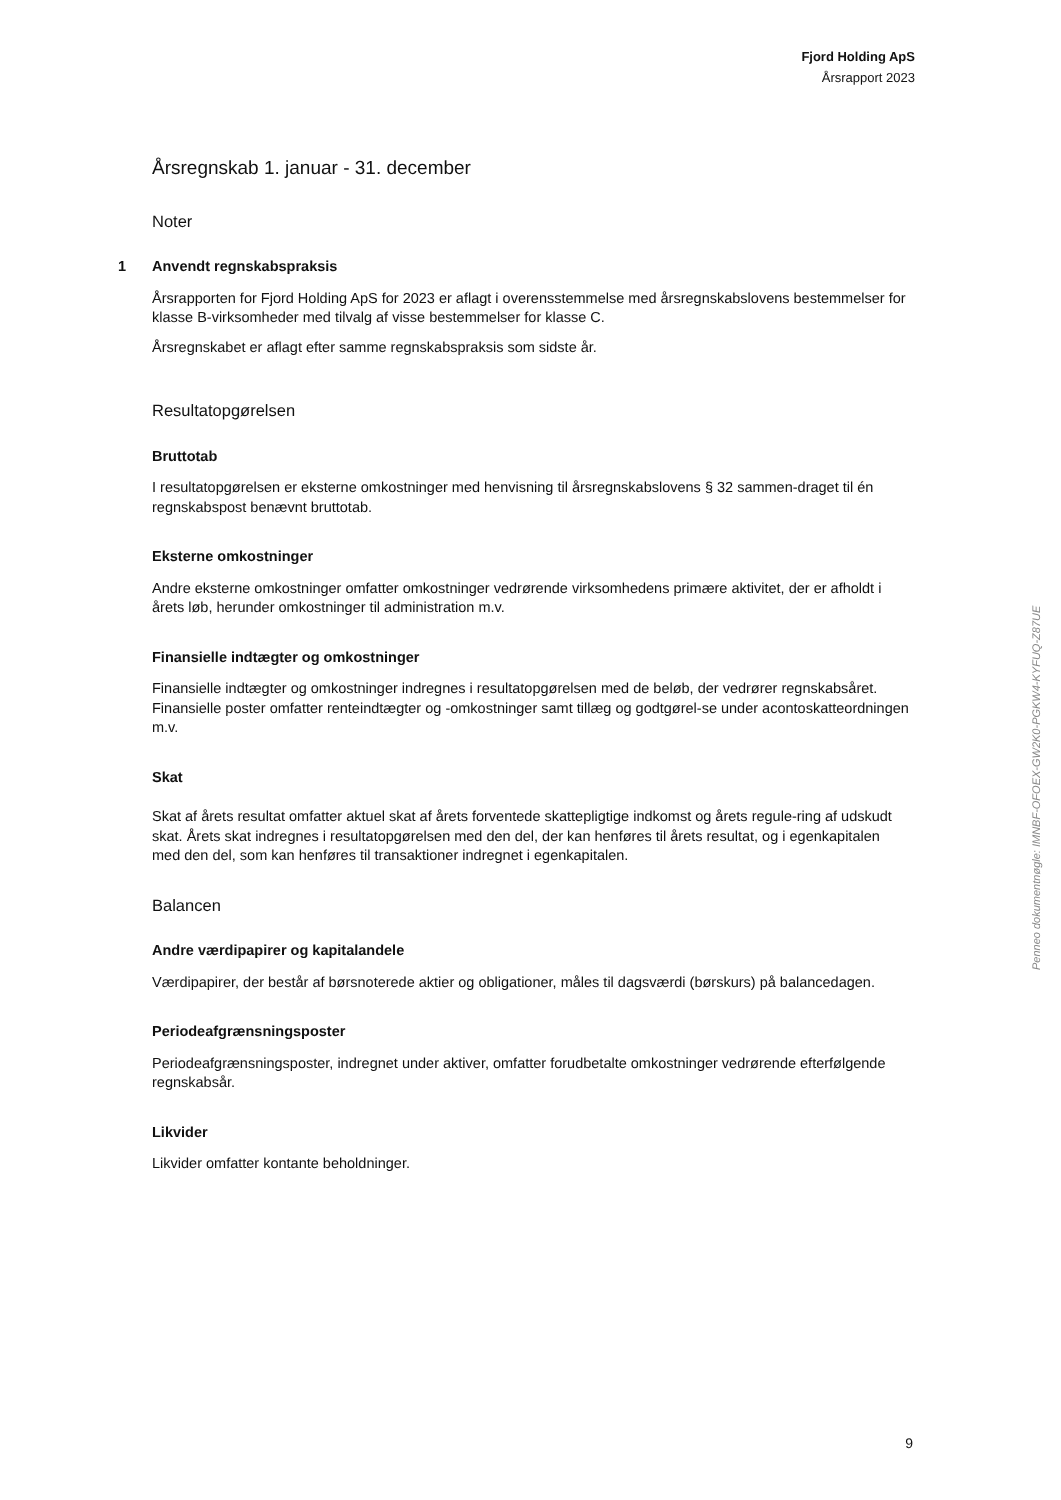Fjord Holding ApS
Årsrapport 2023
Årsregnskab 1. januar - 31. december
Noter
1 Anvendt regnskabspraksis
Årsrapporten for Fjord Holding ApS for 2023 er aflagt i overensstemmelse med årsregnskabslovens bestemmelser for klasse B-virksomheder med tilvalg af visse bestemmelser for klasse C.
Årsregnskabet er aflagt efter samme regnskabspraksis som sidste år.
Resultatopgørelsen
Bruttotab
I resultatopgørelsen er eksterne omkostninger med henvisning til årsregnskabslovens § 32 sammen-draget til én regnskabspost benævnt bruttotab.
Eksterne omkostninger
Andre eksterne omkostninger omfatter omkostninger vedrørende virksomhedens primære aktivitet, der er afholdt i årets løb, herunder omkostninger til administration m.v.
Finansielle indtægter og omkostninger
Finansielle indtægter og omkostninger indregnes i resultatopgørelsen med de beløb, der vedrører regnskabsåret. Finansielle poster omfatter renteindtægter og -omkostninger samt tillæg og godtgørel-se under acontoskatteordningen m.v.
Skat
Skat af årets resultat omfatter aktuel skat af årets forventede skattepligtige indkomst og årets regule-ring af udskudt skat. Årets skat indregnes i resultatopgørelsen med den del, der kan henføres til årets resultat, og i egenkapitalen med den del, som kan henføres til transaktioner indregnet i egenkapitalen.
Balancen
Andre værdipapirer og kapitalandele
Værdipapirer, der består af børsnoterede aktier og obligationer, måles til dagsværdi (børskurs) på balancedagen.
Periodeafgrænsningsposter
Periodeafgrænsningsposter, indregnet under aktiver, omfatter forudbetalte omkostninger vedrørende efterfølgende regnskabsår.
Likvider
Likvider omfatter kontante beholdninger.
Penneo dokumentnøgle: IMNBF-OFOEX-GW2K0-PGKW4-KYFUQ-Z87UE
9